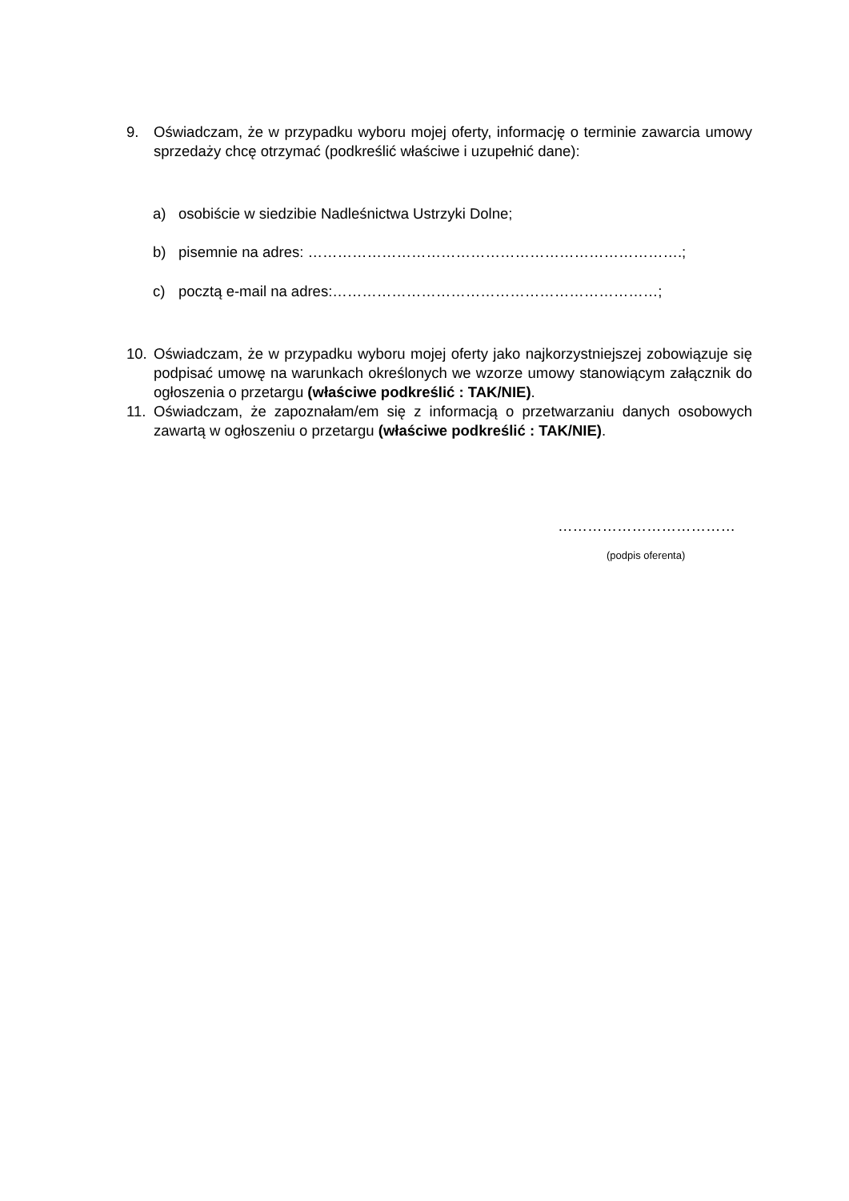9. Oświadczam, że w przypadku wyboru mojej oferty, informację o terminie zawarcia umowy sprzedaży chcę otrzymać (podkreślić właściwe i uzupełnić dane):
a) osobiście w siedzibie Nadleśnictwa Ustrzyki Dolne;
b) pisemnie na adres: ………………………………………………………………….;
c) pocztą e-mail na adres:…………………………………………………………;
10. Oświadczam, że w przypadku wyboru mojej oferty jako najkorzystniejszej zobowiązuje się podpisać umowę na warunkach określonych we wzorze umowy stanowiącym załącznik do ogłoszenia o przetargu (właściwe podkreślić : TAK/NIE).
11. Oświadczam, że zapoznałam/em się z informacją o przetwarzaniu danych osobowych zawartą w ogłoszeniu o przetargu (właściwe podkreślić : TAK/NIE).
………………………………
(podpis oferenta)